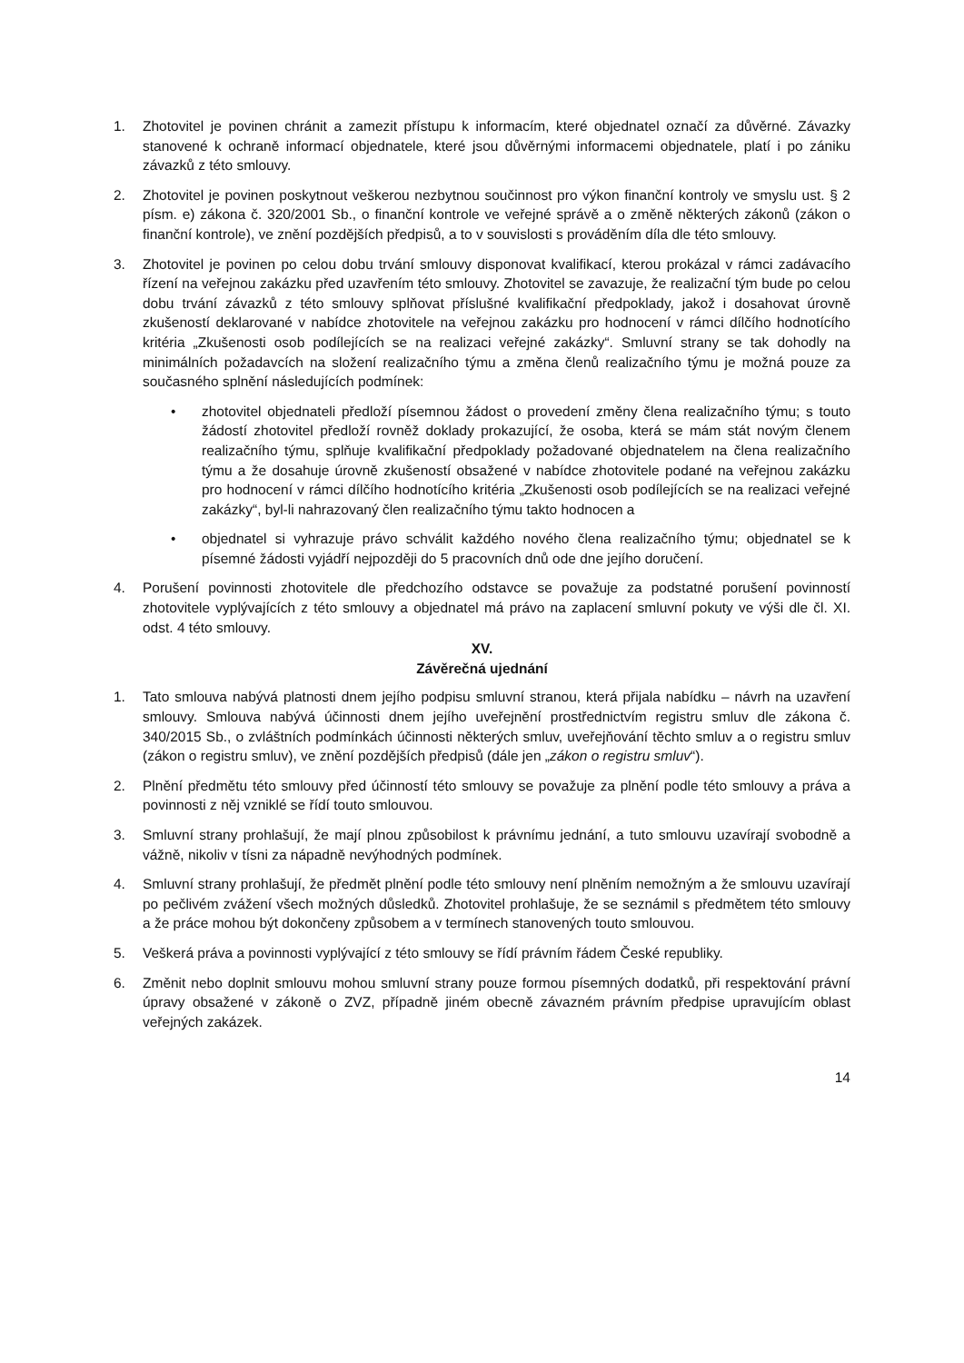1. Zhotovitel je povinen chránit a zamezit přístupu k informacím, které objednatel označí za důvěrné. Závazky stanovené k ochraně informací objednatele, které jsou důvěrnými informacemi objednatele, platí i po zániku závazků z této smlouvy.
2. Zhotovitel je povinen poskytnout veškerou nezbytnou součinnost pro výkon finanční kontroly ve smyslu ust. § 2 písm. e) zákona č. 320/2001 Sb., o finanční kontrole ve veřejné správě a o změně některých zákonů (zákon o finanční kontrole), ve znění pozdějších předpisů, a to v souvislosti s prováděním díla dle této smlouvy.
3. Zhotovitel je povinen po celou dobu trvání smlouvy disponovat kvalifikací, kterou prokázal v rámci zadávacího řízení na veřejnou zakázku před uzavřením této smlouvy. Zhotovitel se zavazuje, že realizační tým bude po celou dobu trvání závazků z této smlouvy splňovat příslušné kvalifikační předpoklady, jakož i dosahovat úrovně zkušeností deklarované v nabídce zhotovitele na veřejnou zakázku pro hodnocení v rámci dílčího hodnotícího kritéria „Zkušenosti osob podílejících se na realizaci veřejné zakázky“. Smluvní strany se tak dohodly na minimálních požadavcích na složení realizačního týmu a změna členů realizačního týmu je možná pouze za současného splnění následujících podmínek:
• zhotovitel objednateli předloží písemnou žádost o provedení změny člena realizačního týmu; s touto žádostí zhotovitel předloží rovněž doklady prokazující, že osoba, která se mám stát novým členem realizačního týmu, splňuje kvalifikační předpoklady požadované objednatelem na člena realizačního týmu a že dosahuje úrovně zkušeností obsažené v nabídce zhotovitele podané na veřejnou zakázku pro hodnocení v rámci dílčího hodnotícího kritéria „Zkušenosti osob podílejících se na realizaci veřejné zakázky“, byl-li nahrazovaný člen realizačního týmu takto hodnocen a
• objednatel si vyhrazuje právo schválit každého nového člena realizačního týmu; objednatel se k písemné žádosti vyjádří nejpozději do 5 pracovních dnů ode dne jejího doručení.
4. Porušení povinnosti zhotovitele dle předchozího odstavce se považuje za podstatné porušení povinností zhotovitele vyplývajících z této smlouvy a objednatel má právo na zaplacení smluvní pokuty ve výši dle čl. XI. odst. 4 této smlouvy.
XV.
Závěrečná ujednání
1. Tato smlouva nabývá platnosti dnem jejího podpisu smluvní stranou, která přijala nabídku – návrh na uzavření smlouvy. Smlouva nabývá účinnosti dnem jejího uveřejnění prostřednictvím registru smluv dle zákona č. 340/2015 Sb., o zvláštních podmínkách účinnosti některých smluv, uveřejňování těchto smluv a o registru smluv (zákon o registru smluv), ve znění pozdějších předpisů (dále jen „zákon o registru smluv“).
2. Plnění předmětu této smlouvy před účinností této smlouvy se považuje za plnění podle této smlouvy a práva a povinnosti z něj vzniklé se řídí touto smlouvou.
3. Smluvní strany prohlašují, že mají plnou způsobilost k právnímu jednání, a tuto smlouvu uzavírají svobodně a vážně, nikoliv v tísni za nápadně nevýhodných podmínek.
4. Smluvní strany prohlašují, že předmět plnění podle této smlouvy není plněním nemožným a že smlouvu uzavírají po pečlivém zvážení všech možných důsledků. Zhotovitel prohlašuje, že se seznámil s předmětem této smlouvy a že práce mohou být dokončeny způsobem a v termínech stanovených touto smlouvou.
5. Veškerá práva a povinnosti vyplývající z této smlouvy se řídí právním řádem České republiky.
6. Změnit nebo doplnit smlouvu mohou smluvní strany pouze formou písemných dodatků, při respektování právní úpravy obsažené v zákoně o ZVZ, případně jiném obecně závazném právním předpise upravujícím oblast veřejných zakázek.
14